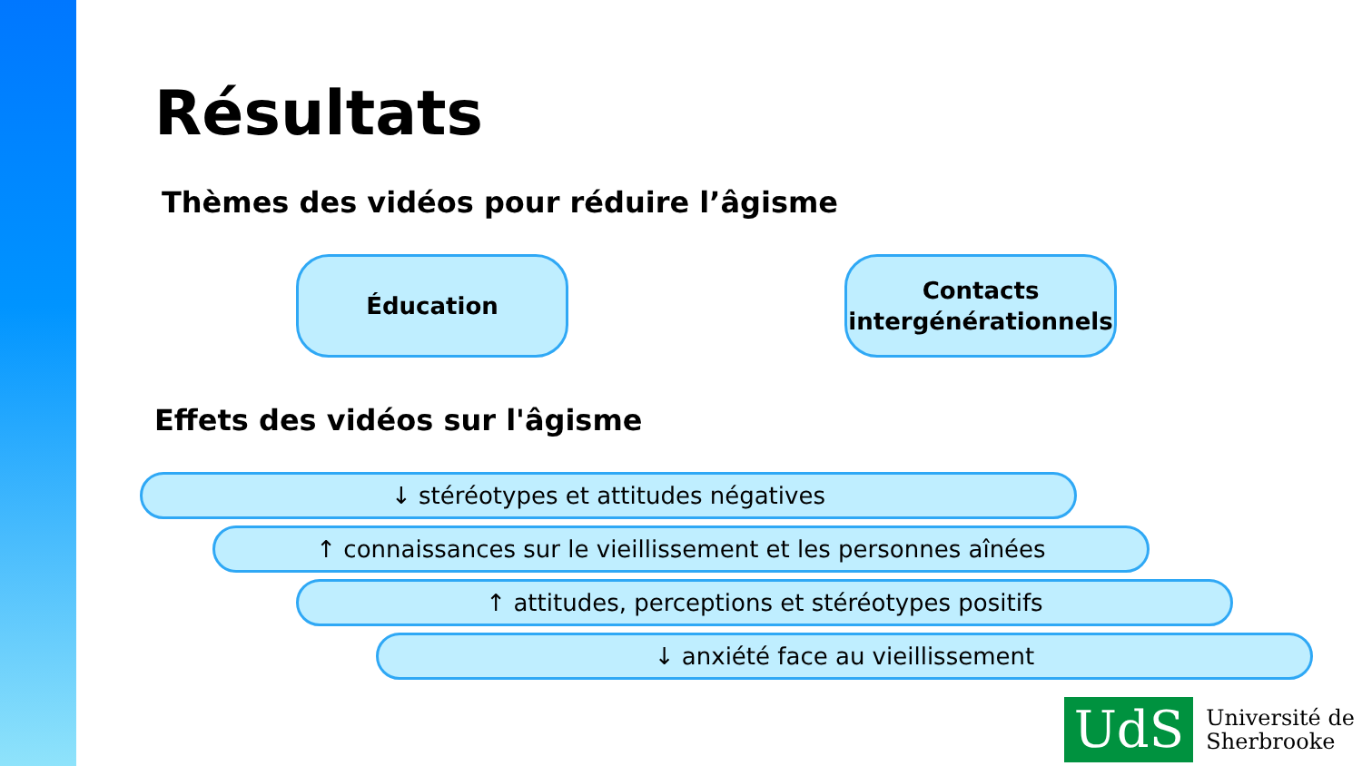Résultats
Thèmes des vidéos pour réduire l’âgisme
Éducation Contacts
intergénérationnels
Effets des vidéos sur l'âgisme
↓ stéréotypes et attitudes négatives
↑ connaissances sur le vieillissement et les personnes aînées
↑ attitudes, perceptions et stéréotypes positifs
↓ anxiété face au vieillissement
UdS
Université de
Sherbrooke